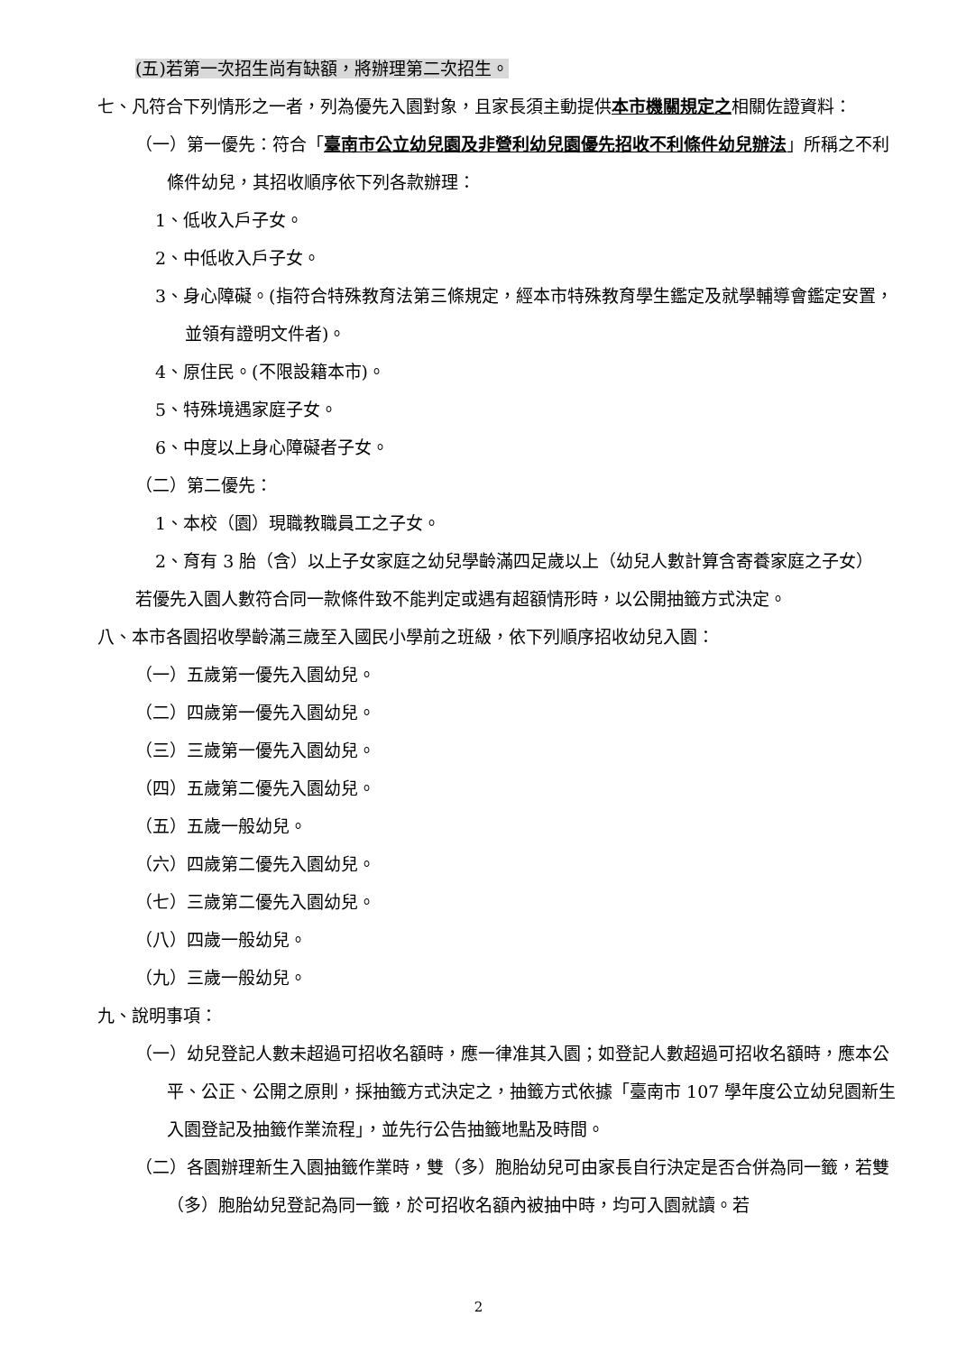(五)若第一次招生尚有缺額，將辦理第二次招生。
七、凡符合下列情形之一者，列為優先入園對象，且家長須主動提供本市機關規定之相關佐證資料：
（一）第一優先：符合「臺南市公立幼兒園及非營利幼兒園優先招收不利條件幼兒辦法」所稱之不利條件幼兒，其招收順序依下列各款辦理：
1、低收入戶子女。
2、中低收入戶子女。
3、身心障礙。(指符合特殊教育法第三條規定，經本市特殊教育學生鑑定及就學輔導會鑑定安置，並領有證明文件者)。
4、原住民。(不限設籍本市)。
5、特殊境遇家庭子女。
6、中度以上身心障礙者子女。
（二）第二優先：
1、本校（園）現職教職員工之子女。
2、育有 3 胎（含）以上子女家庭之幼兒學齡滿四足歲以上（幼兒人數計算含寄養家庭之子女）
若優先入園人數符合同一款條件致不能判定或遇有超額情形時，以公開抽籤方式決定。
八、本市各園招收學齡滿三歲至入國民小學前之班級，依下列順序招收幼兒入園：
（一）五歲第一優先入園幼兒。
（二）四歲第一優先入園幼兒。
（三）三歲第一優先入園幼兒。
（四）五歲第二優先入園幼兒。
（五）五歲一般幼兒。
（六）四歲第二優先入園幼兒。
（七）三歲第二優先入園幼兒。
（八）四歲一般幼兒。
（九）三歲一般幼兒。
九、說明事項：
（一）幼兒登記人數未超過可招收名額時，應一律准其入園；如登記人數超過可招收名額時，應本公平、公正、公開之原則，採抽籤方式決定之，抽籤方式依據「臺南市 107 學年度公立幼兒園新生入園登記及抽籤作業流程」，並先行公告抽籤地點及時間。
（二）各園辦理新生入園抽籤作業時，雙（多）胞胎幼兒可由家長自行決定是否合併為同一籤，若雙（多）胞胎幼兒登記為同一籤，於可招收名額內被抽中時，均可入園就讀。若
2